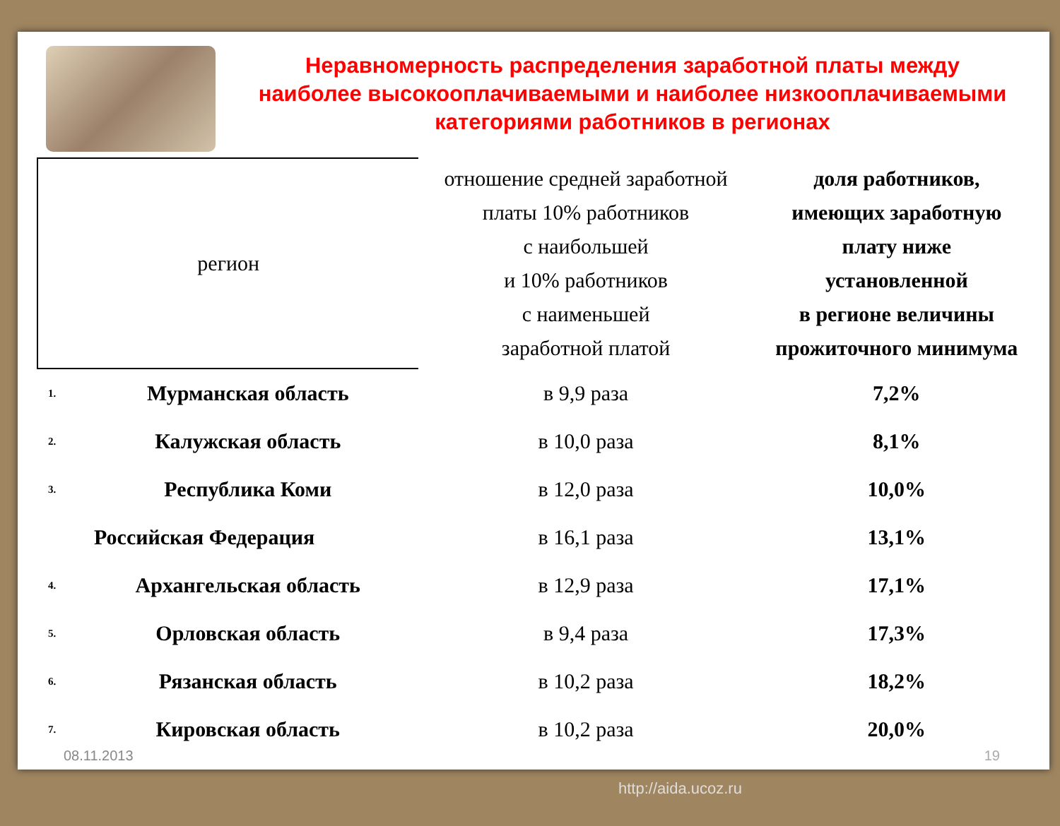Неравномерность распределения заработной платы между наиболее высокооплачиваемыми и наиболее низкооплачиваемыми категориями работников в регионах
| регион | | отношение средней заработной платы 10% работников с наибольшей и 10% работников с наименьшей заработной платой | доля работников, имеющих заработную плату ниже установленной в регионе величины прожиточного минимума |
| --- | --- | --- | --- |
| 1. | Мурманская область | в 9,9 раза | 7,2% |
| 2. | Калужская область | в 10,0 раза | 8,1% |
| 3. | Республика Коми | в 12,0 раза | 10,0% |
| Российская Федерация | | в 16,1 раза | 13,1% |
| 4. | Архангельская область | в 12,9 раза | 17,1% |
| 5. | Орловская область | в 9,4 раза | 17,3% |
| 6. | Рязанская область | в 10,2 раза | 18,2% |
| 7. | Кировская область | в 10,2 раза | 20,0% |
08.11.2013 19
http://aida.ucoz.ru